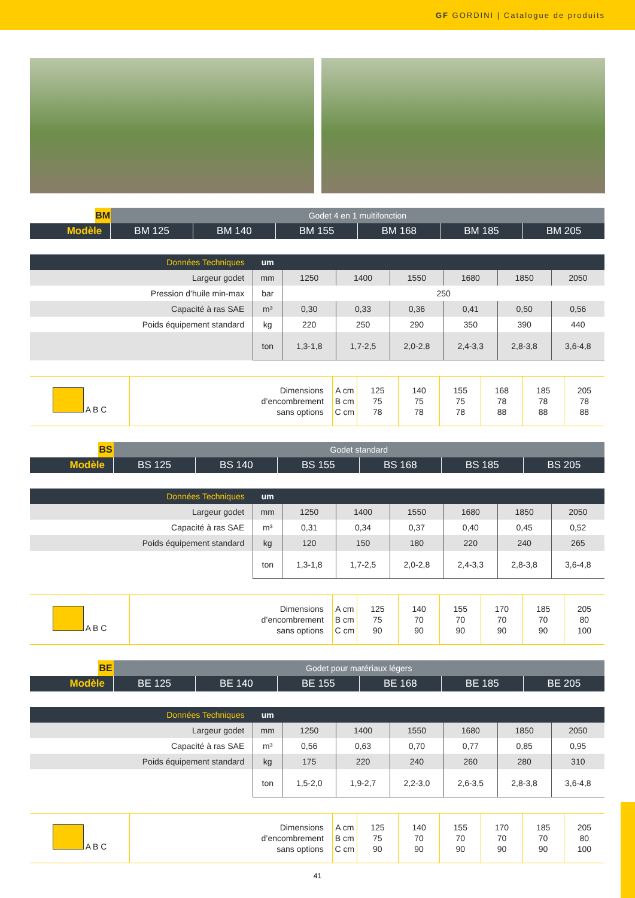GF GORDINI | Catalogue de produits
| | BM | Godet 4 en 1 multifonction | | | | | |
| Modèle | | BM 125 | BM 140 | BM 155 | BM 168 | BM 185 | BM 205 |
| Données Techniques | um | | | | | | |
| --- | --- | --- | --- | --- | --- | --- | --- |
| Largeur godet | mm | 1250 | 1400 | 1550 | 1680 | 1850 | 2050 |
| Pression d’huile min-max | bar | 250 | | | | | |
| Capacité à ras SAE | m³ | 0,30 | 0,33 | 0,36 | 0,41 | 0,50 | 0,56 |
| Poids équipement standard | kg | 220 | 250 | 290 | 350 | 390 | 440 |
| | ton | 1,3-1,8 | 1,7-2,5 | 2,0-2,8 | 2,4-3,3 | 2,8-3,8 | 3,6-4,8 |
| A B C | Dimensions d’encombrement sans options | A cm B cm C cm | 125 75 78 | 140 75 78 | 155 75 78 | 168 78 88 | 185 78 88 | 205 78 88 |
| | BS | Godet standard | | | | | |
| Modèle | | BS 125 | BS 140 | BS 155 | BS 168 | BS 185 | BS 205 |
| Données Techniques | um | | | | | | |
| --- | --- | --- | --- | --- | --- | --- | --- |
| Largeur godet | mm | 1250 | 1400 | 1550 | 1680 | 1850 | 2050 |
| Capacité à ras SAE | m³ | 0,31 | 0,34 | 0,37 | 0,40 | 0,45 | 0,52 |
| Poids équipement standard | kg | 120 | 150 | 180 | 220 | 240 | 265 |
| | ton | 1,3-1,8 | 1,7-2,5 | 2,0-2,8 | 2,4-3,3 | 2,8-3,8 | 3,6-4,8 |
| A B C | Dimensions d’encombrement sans options | A cm B cm C cm | 125 75 90 | 140 70 90 | 155 70 90 | 170 70 90 | 185 70 90 | 205 80 100 |
| | BE | Godet pour matériaux légers | | | | | |
| Modèle | | BE 125 | BE 140 | BE 155 | BE 168 | BE 185 | BE 205 |
| Données Techniques | um | | | | | | |
| --- | --- | --- | --- | --- | --- | --- | --- |
| Largeur godet | mm | 1250 | 1400 | 1550 | 1680 | 1850 | 2050 |
| Capacité à ras SAE | m³ | 0,56 | 0,63 | 0,70 | 0,77 | 0,85 | 0,95 |
| Poids équipement standard | kg | 175 | 220 | 240 | 260 | 280 | 310 |
| | ton | 1,5-2,0 | 1,9-2,7 | 2,2-3,0 | 2,6-3,5 | 2,8-3,8 | 3,6-4,8 |
| A B C | Dimensions d’encombrement sans options | A cm B cm C cm | 125 75 90 | 140 70 90 | 155 70 90 | 170 70 90 | 185 70 90 | 205 80 100 |
41